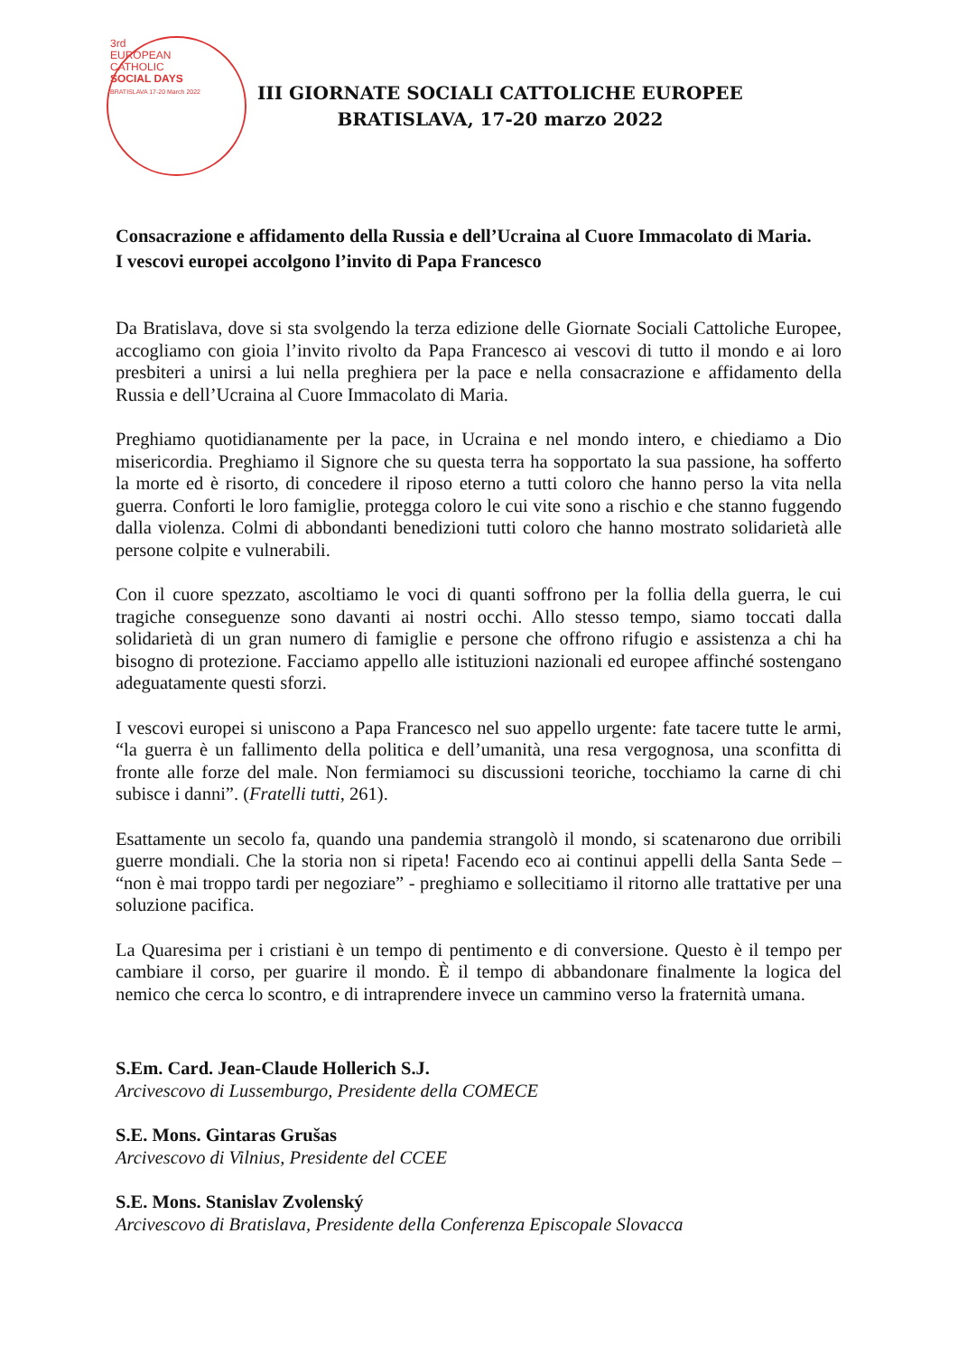3rd
EUROPEAN
CATHOLIC
SOCIAL DAYS
BRATISLAVA 17-20 March 2022
III GIORNATE SOCIALI CATTOLICHE EUROPEE
BRATISLAVA, 17-20 marzo 2022
Consacrazione e affidamento della Russia e dell’Ucraina al Cuore Immacolato di Maria.
I vescovi europei accolgono l’invito di Papa Francesco
Da Bratislava, dove si sta svolgendo la terza edizione delle Giornate Sociali Cattoliche Europee, accogliamo con gioia l’invito rivolto da Papa Francesco ai vescovi di tutto il mondo e ai loro presbiteri a unirsi a lui nella preghiera per la pace e nella consacrazione e affidamento della Russia e dell’Ucraina al Cuore Immacolato di Maria.
Preghiamo quotidianamente per la pace, in Ucraina e nel mondo intero, e chiediamo a Dio misericordia. Preghiamo il Signore che su questa terra ha sopportato la sua passione, ha sofferto la morte ed è risorto, di concedere il riposo eterno a tutti coloro che hanno perso la vita nella guerra. Conforti le loro famiglie, protegga coloro le cui vite sono a rischio e che stanno fuggendo dalla violenza. Colmi di abbondanti benedizioni tutti coloro che hanno mostrato solidarietà alle persone colpite e vulnerabili.
Con il cuore spezzato, ascoltiamo le voci di quanti soffrono per la follia della guerra, le cui tragiche conseguenze sono davanti ai nostri occhi. Allo stesso tempo, siamo toccati dalla solidarietà di un gran numero di famiglie e persone che offrono rifugio e assistenza a chi ha bisogno di protezione. Facciamo appello alle istituzioni nazionali ed europee affinché sostengano adeguatamente questi sforzi.
I vescovi europei si uniscono a Papa Francesco nel suo appello urgente: fate tacere tutte le armi, “la guerra è un fallimento della politica e dell’umanità, una resa vergognosa, una sconfitta di fronte alle forze del male. Non fermiamoci su discussioni teoriche, tocchiamo la carne di chi subisce i danni”. (Fratelli tutti, 261).
Esattamente un secolo fa, quando una pandemia strangolò il mondo, si scatenarono due orribili guerre mondiali. Che la storia non si ripeta! Facendo eco ai continui appelli della Santa Sede – “non è mai troppo tardi per negoziare” - preghiamo e sollecitiamo il ritorno alle trattative per una soluzione pacifica.
La Quaresima per i cristiani è un tempo di pentimento e di conversione. Questo è il tempo per cambiare il corso, per guarire il mondo. È il tempo di abbandonare finalmente la logica del nemico che cerca lo scontro, e di intraprendere invece un cammino verso la fraternità umana.
S.Em. Card. Jean-Claude Hollerich S.J.
Arcivescovo di Lussemburgo, Presidente della COMECE
S.E. Mons. Gintaras Grušas
Arcivescovo di Vilnius, Presidente del CCEE
S.E. Mons. Stanislav Zvolenský
Arcivescovo di Bratislava, Presidente della Conferenza Episcopale Slovacca